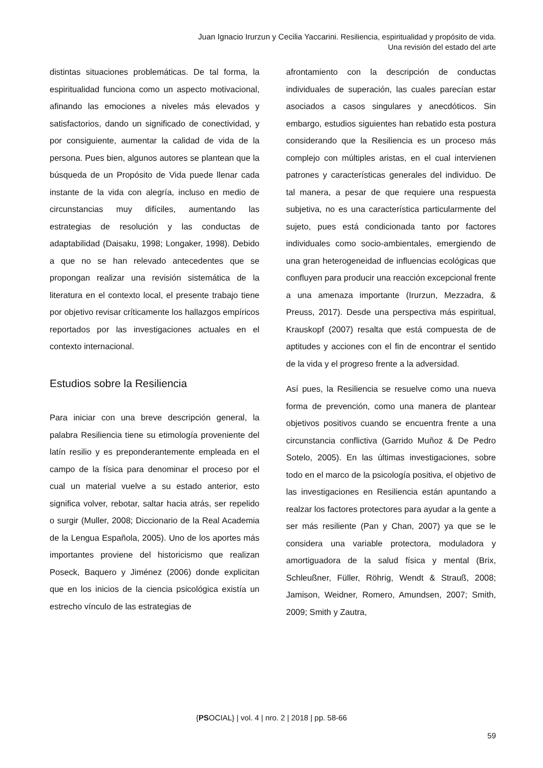Juan Ignacio Irurzun y Cecilia Yaccarini. Resiliencia, espiritualidad y propósito de vida.
Una revisión del estado del arte
distintas situaciones problemáticas. De tal forma, la espiritualidad funciona como un aspecto motivacional, afinando las emociones a niveles más elevados y satisfactorios, dando un significado de conectividad, y por consiguiente, aumentar la calidad de vida de la persona. Pues bien, algunos autores se plantean que la búsqueda de un Propósito de Vida puede llenar cada instante de la vida con alegría, incluso en medio de circunstancias muy difíciles, aumentando las estrategias de resolución y las conductas de adaptabilidad (Daisaku, 1998; Longaker, 1998). Debido a que no se han relevado antecedentes que se propongan realizar una revisión sistemática de la literatura en el contexto local, el presente trabajo tiene por objetivo revisar críticamente los hallazgos empíricos reportados por las investigaciones actuales en el contexto internacional.
Estudios sobre la Resiliencia
Para iniciar con una breve descripción general, la palabra Resiliencia tiene su etimología proveniente del latín resilio y es preponderantemente empleada en el campo de la física para denominar el proceso por el cual un material vuelve a su estado anterior, esto significa volver, rebotar, saltar hacia atrás, ser repelido o surgir (Muller, 2008; Diccionario de la Real Academia de la Lengua Española, 2005). Uno de los aportes más importantes proviene del historicismo que realizan Poseck, Baquero y Jiménez (2006) donde explicitan que en los inicios de la ciencia psicológica existía un estrecho vínculo de las estrategias de
afrontamiento con la descripción de conductas individuales de superación, las cuales parecían estar asociados a casos singulares y anecdóticos. Sin embargo, estudios siguientes han rebatido esta postura considerando que la Resiliencia es un proceso más complejo con múltiples aristas, en el cual intervienen patrones y características generales del individuo. De tal manera, a pesar de que requiere una respuesta subjetiva, no es una característica particularmente del sujeto, pues está condicionada tanto por factores individuales como socio-ambientales, emergiendo de una gran heterogeneidad de influencias ecológicas que confluyen para producir una reacción excepcional frente a una amenaza importante (Irurzun, Mezzadra, & Preuss, 2017). Desde una perspectiva más espiritual, Krauskopf (2007) resalta que está compuesta de de aptitudes y acciones con el fin de encontrar el sentido de la vida y el progreso frente a la adversidad.
Así pues, la Resiliencia se resuelve como una nueva forma de prevención, como una manera de plantear objetivos positivos cuando se encuentra frente a una circunstancia conflictiva (Garrido Muñoz & De Pedro Sotelo, 2005). En las últimas investigaciones, sobre todo en el marco de la psicología positiva, el objetivo de las investigaciones en Resiliencia están apuntando a realzar los factores protectores para ayudar a la gente a ser más resiliente (Pan y Chan, 2007) ya que se le considera una variable protectora, moduladora y amortiguadora de la salud física y mental (Brix, Schleußner, Füller, Röhrig, Wendt & Strauß, 2008; Jamison, Weidner, Romero, Amundsen, 2007; Smith, 2009; Smith y Zautra,
{PSOCIAL} | vol. 4 | nro. 2 | 2018 | pp. 58-66
59